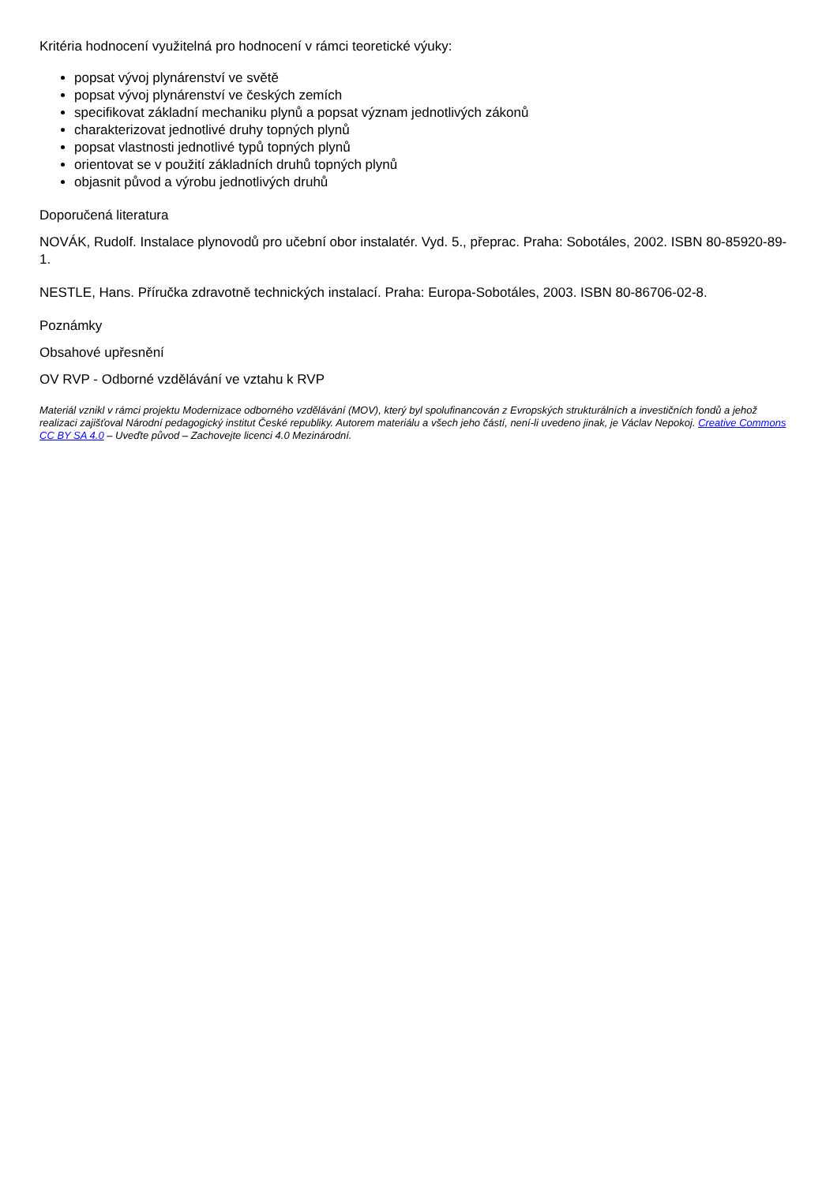Kritéria hodnocení využitelná pro hodnocení v rámci teoretické výuky:
popsat vývoj plynárenství ve světě
popsat vývoj plynárenství ve českých zemích
specifikovat základní mechaniku plynů a popsat význam jednotlivých zákonů
charakterizovat jednotlivé druhy topných plynů
popsat vlastnosti jednotlivé typů topných plynů
orientovat se v použití základních druhů topných plynů
objasnit původ a výrobu jednotlivých druhů
Doporučená literatura
NOVÁK, Rudolf. Instalace plynovodů pro učební obor instalatér. Vyd. 5., přeprac. Praha: Sobotáles, 2002. ISBN 80-85920-89-1.
NESTLE, Hans. Příručka zdravotně technických instalací. Praha: Europa-Sobotáles, 2003. ISBN 80-86706-02-8.
Poznámky
Obsahové upřesnění
OV RVP - Odborné vzdělávání ve vztahu k RVP
Materiál vznikl v rámci projektu Modernizace odborného vzdělávání (MOV), který byl spolufinancován z Evropských strukturálních a investičních fondů a jehož realizaci zajišťoval Národní pedagogický institut České republiky. Autorem materiálu a všech jeho částí, není-li uvedeno jinak, je Václav Nepokoj. Creative Commons CC BY SA 4.0 – Uveďte původ – Zachovejte licenci 4.0 Mezinárodní.